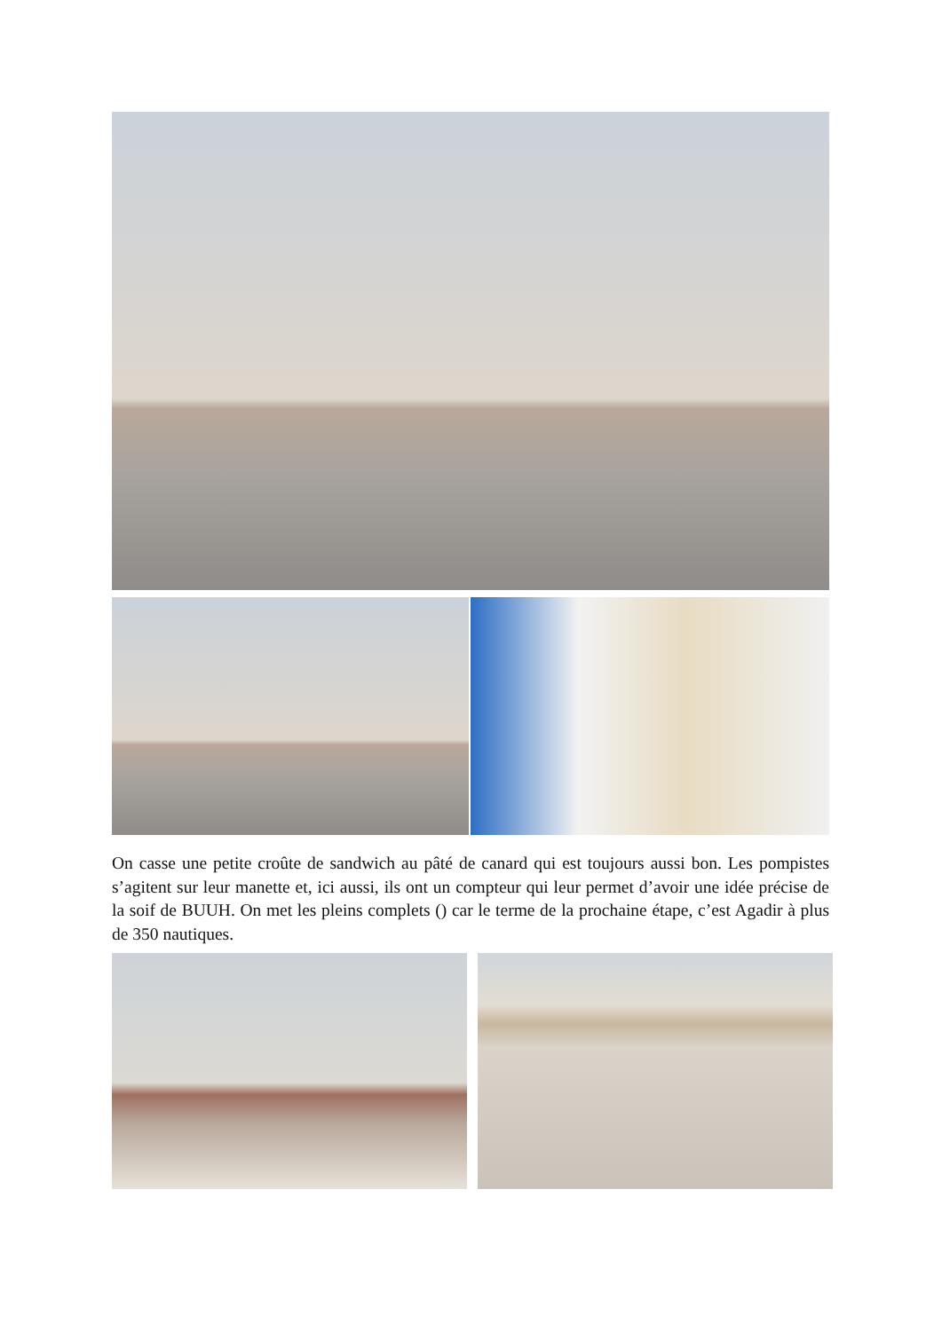On casse une petite croûte de sandwich au pâté de canard qui est toujours aussi bon. Les pompistes s’agitent sur leur manette et, ici aussi, ils ont un compteur qui leur permet d’avoir une idée précise de la soif de BUUH. On met les pleins complets () car le terme de la prochaine étape, c’est Agadir à plus de 350 nautiques.